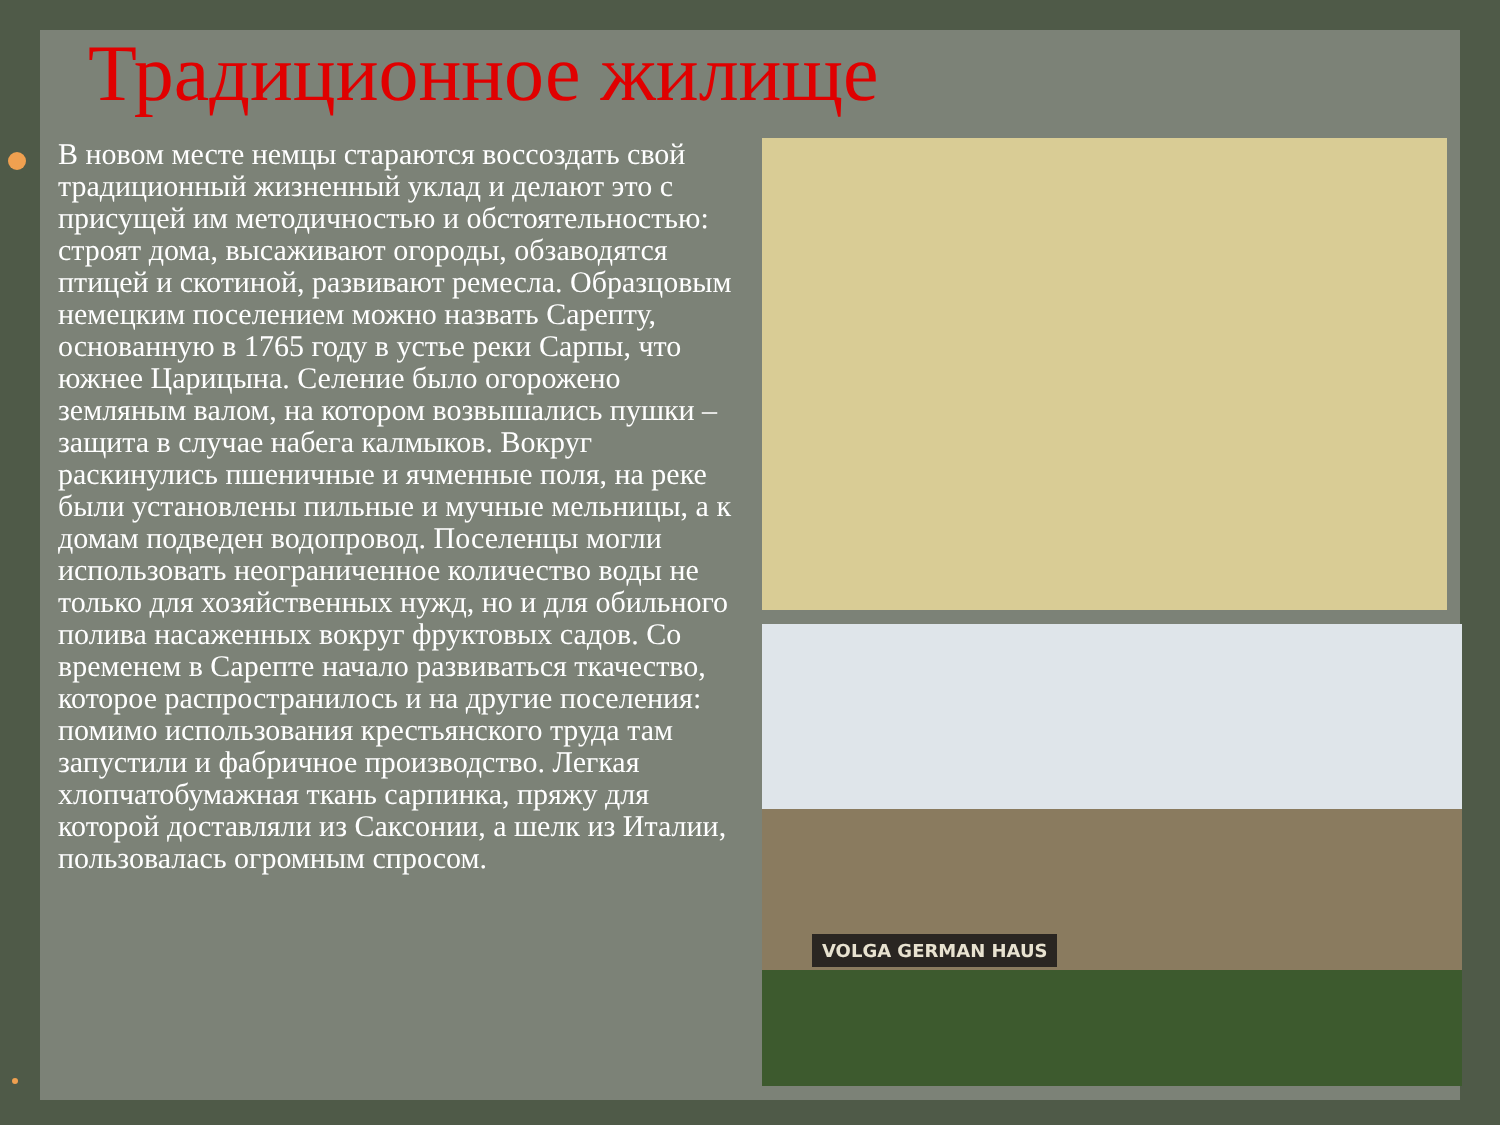Традиционное жилище
В новом месте немцы стараются воссоздать свой традиционный жизненный уклад и делают это с присущей им методичностью и обстоятельностью: строят дома, высаживают огороды, обзаводятся птицей и скотиной, развивают ремесла. Образцовым немецким поселением можно назвать Сарепту, основанную в 1765 году в устье реки Сарпы, что южнее Царицына. Селение было огорожено земляным валом, на котором возвышались пушки – защита в случае набега калмыков. Вокруг раскинулись пшеничные и ячменные поля, на реке были установлены пильные и мучные мельницы, а к домам подведен водопровод. Поселенцы могли использовать неограниченное количество воды не только для хозяйственных нужд, но и для обильного полива насаженных вокруг фруктовых садов. Со временем в Сарепте начало развиваться ткачество, которое распространилось и на другие поселения: помимо использования крестьянского труда там запустили и фабричное производство. Легкая хлопчатобумажная ткань сарпинка, пряжу для которой доставляли из Саксонии, а шелк из Италии, пользовалась огромным спросом.
VOLGA GERMAN HAUS